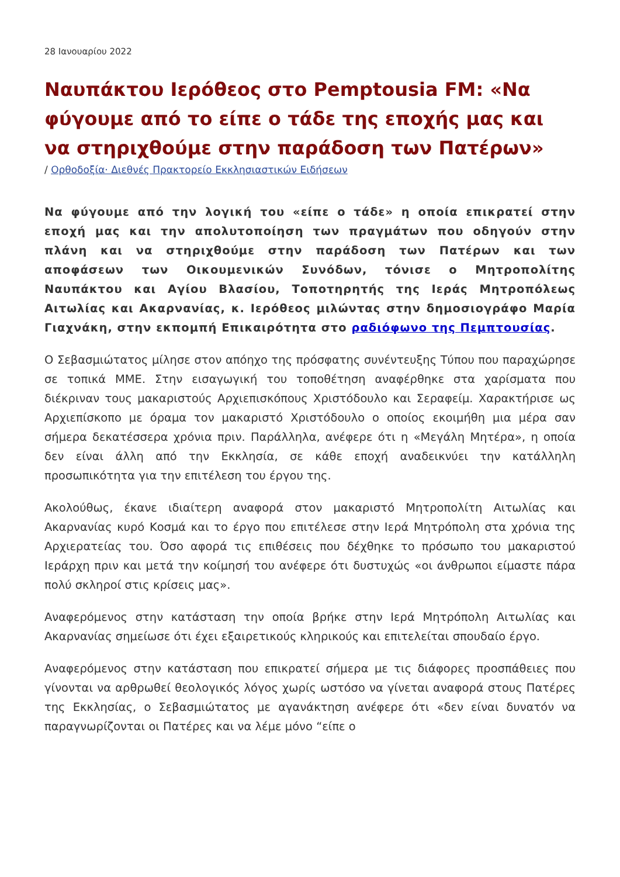28 Ιανουαρίου 2022
Ναυπάκτου Ιερόθεος στο Pemptousia FM: «Να φύγουμε από το είπε ο τάδε της εποχής μας και να στηριχθούμε στην παράδοση των Πατέρων»
/ Ορθοδοξία· Διεθνές Πρακτορείο Εκκλησιαστικών Ειδήσεων
Να φύγουμε από την λογική του «είπε ο τάδε» η οποία επικρατεί στην εποχή μας και την απολυτοποίηση των πραγμάτων που οδηγούν στην πλάνη και να στηριχθούμε στην παράδοση των Πατέρων και των αποφάσεων των Οικουμενικών Συνόδων, τόνισε ο Μητροπολίτης Ναυπάκτου και Αγίου Βλασίου, Τοποτηρητής της Ιεράς Μητροπόλεως Αιτωλίας και Ακαρνανίας, κ. Ιερόθεος μιλώντας στην δημοσιογράφο Μαρία Γιαχνάκη, στην εκπομπή Επικαιρότητα στο ραδιόφωνο της Πεμπτουσίας.
Ο Σεβασμιώτατος μίλησε στον απόηχο της πρόσφατης συνέντευξης Τύπου που παραχώρησε σε τοπικά ΜΜΕ. Στην εισαγωγική του τοποθέτηση αναφέρθηκε στα χαρίσματα που διέκριναν τους μακαριστούς Αρχιεπισκόπους Χριστόδουλο και Σεραφείμ. Χαρακτήρισε ως Αρχιεπίσκοπο με όραμα τον μακαριστό Χριστόδουλο ο οποίος εκοιμήθη μια μέρα σαν σήμερα δεκατέσσερα χρόνια πριν. Παράλληλα, ανέφερε ότι η «Μεγάλη Μητέρα», η οποία δεν είναι άλλη από την Εκκλησία, σε κάθε εποχή αναδεικνύει την κατάλληλη προσωπικότητα για την επιτέλεση του έργου της.
Ακολούθως, έκανε ιδιαίτερη αναφορά στον μακαριστό Μητροπολίτη Αιτωλίας και Ακαρνανίας κυρό Κοσμά και το έργο που επιτέλεσε στην Ιερά Μητρόπολη στα χρόνια της Αρχιερατείας του. Όσο αφορά τις επιθέσεις που δέχθηκε το πρόσωπο του μακαριστού Ιεράρχη πριν και μετά την κοίμησή του ανέφερε ότι δυστυχώς «οι άνθρωποι είμαστε πάρα πολύ σκληροί στις κρίσεις μας».
Αναφερόμενος στην κατάσταση την οποία βρήκε στην Ιερά Μητρόπολη Αιτωλίας και Ακαρνανίας σημείωσε ότι έχει εξαιρετικούς κληρικούς και επιτελείται σπουδαίο έργο.
Αναφερόμενος στην κατάσταση που επικρατεί σήμερα με τις διάφορες προσπάθειες που γίνονται να αρθρωθεί θεολογικός λόγος χωρίς ωστόσο να γίνεται αναφορά στους Πατέρες της Εκκλησίας, ο Σεβασμιώτατος με αγανάκτηση ανέφερε ότι «δεν είναι δυνατόν να παραγνωρίζονται οι Πατέρες και να λέμε μόνο “είπε ο